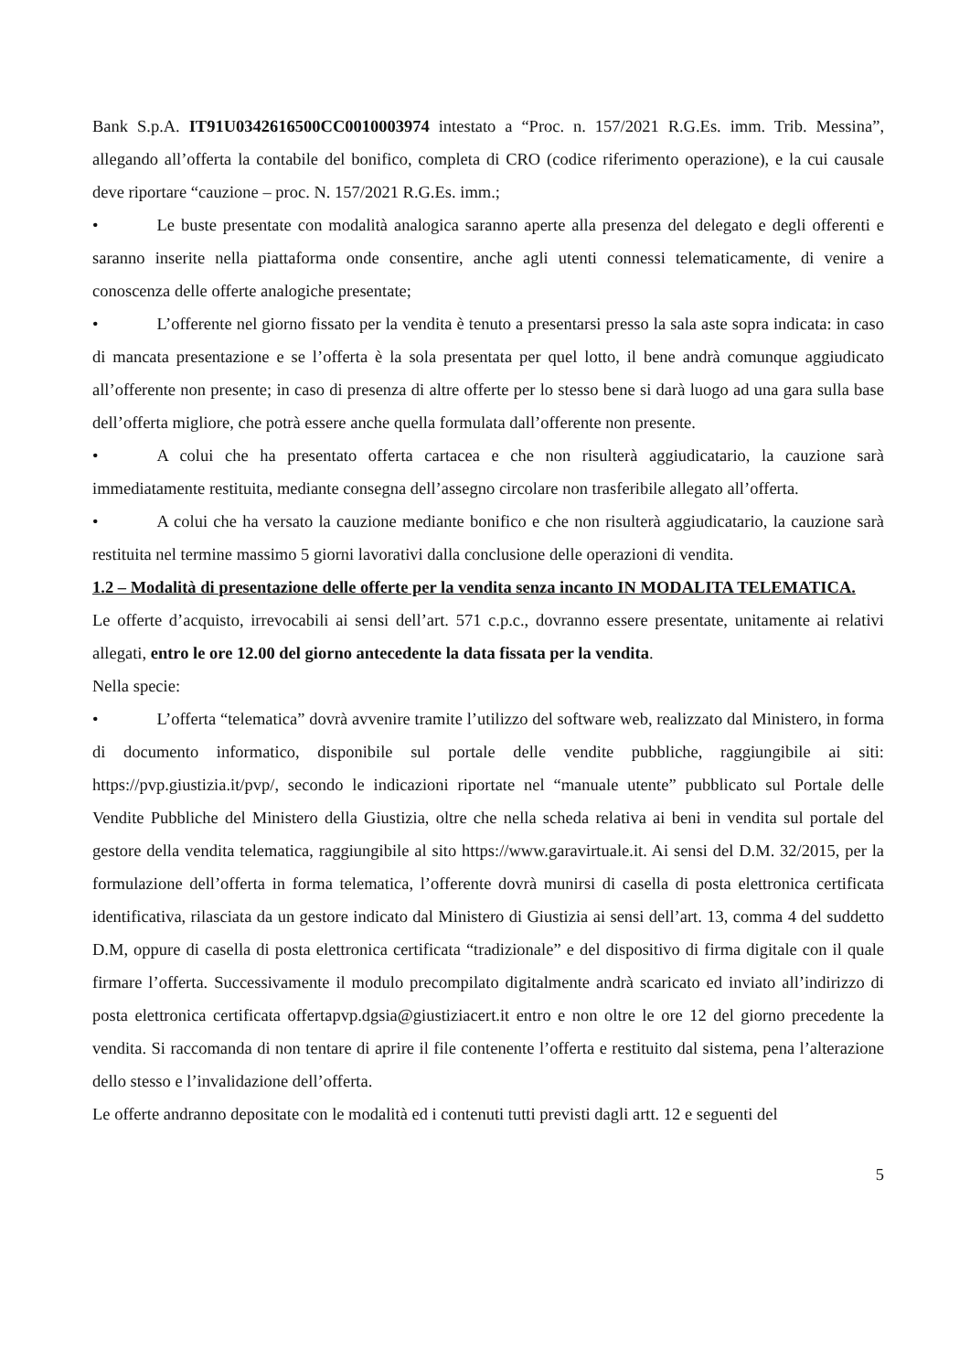Bank S.p.A. IT91U0342616500CC0010003974 intestato a “Proc. n. 157/2021 R.G.Es. imm. Trib. Messina”, allegando all’offerta la contabile del bonifico, completa di CRO (codice riferimento operazione), e la cui causale deve riportare “cauzione – proc. N. 157/2021 R.G.Es. imm.;
• Le buste presentate con modalità analogica saranno aperte alla presenza del delegato e degli offerenti e saranno inserite nella piattaforma onde consentire, anche agli utenti connessi telematicamente, di venire a conoscenza delle offerte analogiche presentate;
• L’offerente nel giorno fissato per la vendita è tenuto a presentarsi presso la sala aste sopra indicata: in caso di mancata presentazione e se l’offerta è la sola presentata per quel lotto, il bene andrà comunque aggiudicato all’offerente non presente; in caso di presenza di altre offerte per lo stesso bene si darà luogo ad una gara sulla base dell’offerta migliore, che potrà essere anche quella formulata dall’offerente non presente.
• A colui che ha presentato offerta cartacea e che non risulterà aggiudicatario, la cauzione sarà immediatamente restituita, mediante consegna dell’assegno circolare non trasferibile allegato all’offerta.
• A colui che ha versato la cauzione mediante bonifico e che non risulterà aggiudicatario, la cauzione sarà restituita nel termine massimo 5 giorni lavorativi dalla conclusione delle operazioni di vendita.
1.2 – Modalità di presentazione delle offerte per la vendita senza incanto IN MODALITA TELEMATICA.
Le offerte d’acquisto, irrevocabili ai sensi dell’art. 571 c.p.c., dovranno essere presentate, unitamente ai relativi allegati, entro le ore 12.00 del giorno antecedente la data fissata per la vendita.
Nella specie:
• L’offerta “telematica” dovrà avvenire tramite l’utilizzo del software web, realizzato dal Ministero, in forma di documento informatico, disponibile sul portale delle vendite pubbliche, raggiungibile ai siti: https://pvp.giustizia.it/pvp/, secondo le indicazioni riportate nel “manuale utente” pubblicato sul Portale delle Vendite Pubbliche del Ministero della Giustizia, oltre che nella scheda relativa ai beni in vendita sul portale del gestore della vendita telematica, raggiungibile al sito https://www.garavirtuale.it. Ai sensi del D.M. 32/2015, per la formulazione dell’offerta in forma telematica, l’offerente dovrà munirsi di casella di posta elettronica certificata identificativa, rilasciata da un gestore indicato dal Ministero di Giustizia ai sensi dell’art. 13, comma 4 del suddetto D.M, oppure di casella di posta elettronica certificata “tradizionale” e del dispositivo di firma digitale con il quale firmare l’offerta. Successivamente il modulo precompilato digitalmente andrà scaricato ed inviato all’indirizzo di posta elettronica certificata offertapvp.dgsia@giustiziacert.it entro e non oltre le ore 12 del giorno precedente la vendita. Si raccomanda di non tentare di aprire il file contenente l’offerta e restituito dal sistema, pena l’alterazione dello stesso e l’invalidazione dell’offerta.
Le offerte andranno depositate con le modalità ed i contenuti tutti previsti dagli artt. 12 e seguenti del
5